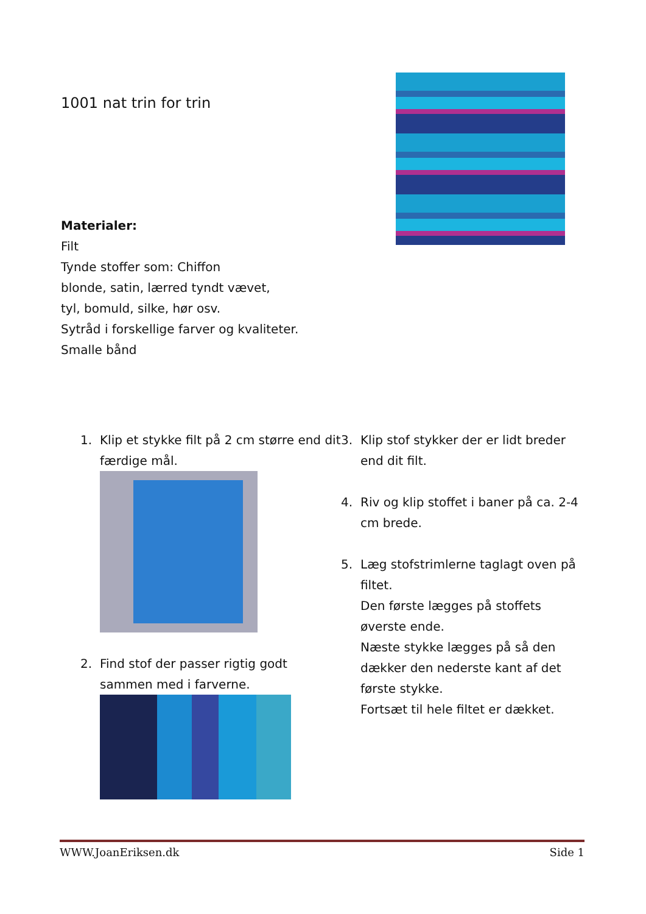1001 nat trin for trin
Materialer:
Filt
Tynde stoffer som: Chiffon
blonde, satin, lærred tyndt vævet,
tyl, bomuld, silke, hør osv.
Sytråd i forskellige farver og kvaliteter.
Smalle bånd
1. Klip et stykke filt på 2 cm større end dit færdige mål.
2. Find stof der passer rigtig godt sammen med i farverne.
3. Klip stof stykker der er lidt breder end dit filt.
4. Riv og klip stoffet i baner på ca. 2-4 cm brede.
5. Læg stofstrimlerne taglagt oven på filtet.
Den første lægges på stoffets øverste ende.
Næste stykke lægges på så den dækker den nederste kant af det første stykke.
Fortsæt til hele filtet er dækket.
WWW.JoanEriksen.dk Side 1